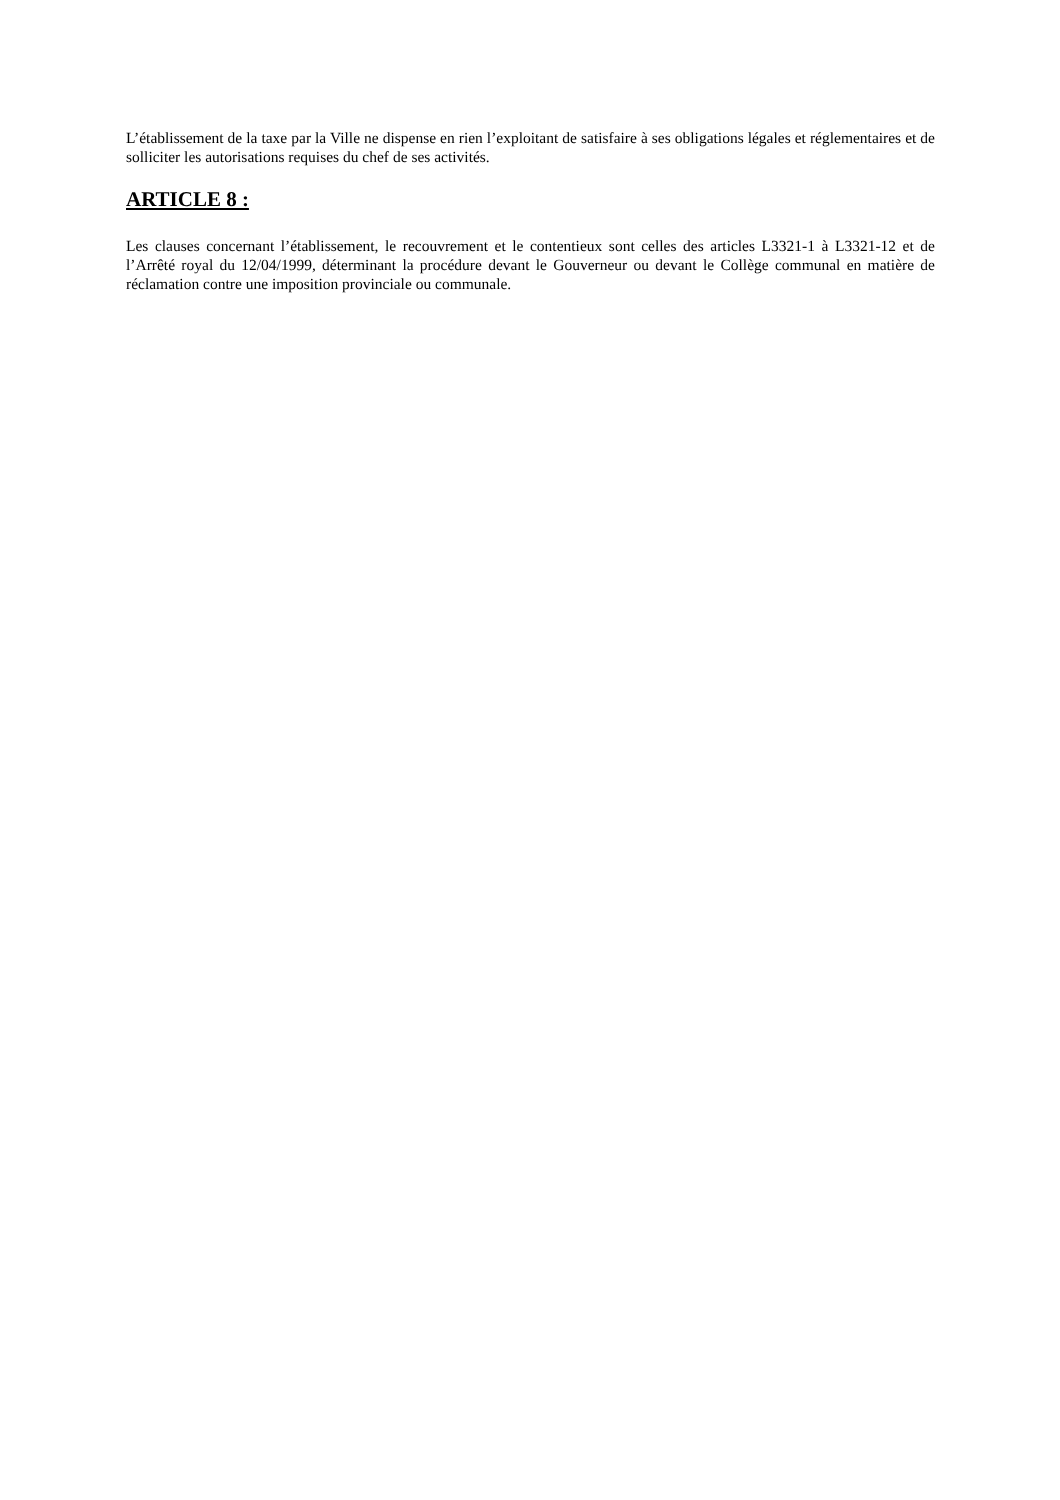L’établissement de la taxe par la Ville ne dispense en rien l’exploitant de satisfaire à ses obligations légales et réglementaires et de solliciter les autorisations requises du chef de ses activités.
ARTICLE 8 :
Les clauses concernant l’établissement, le recouvrement et le contentieux sont celles des articles L3321-1 à L3321-12 et de l’Arrêté royal du 12/04/1999, déterminant la procédure devant le Gouverneur ou devant le Collège communal en matière de réclamation contre une imposition provinciale ou communale.